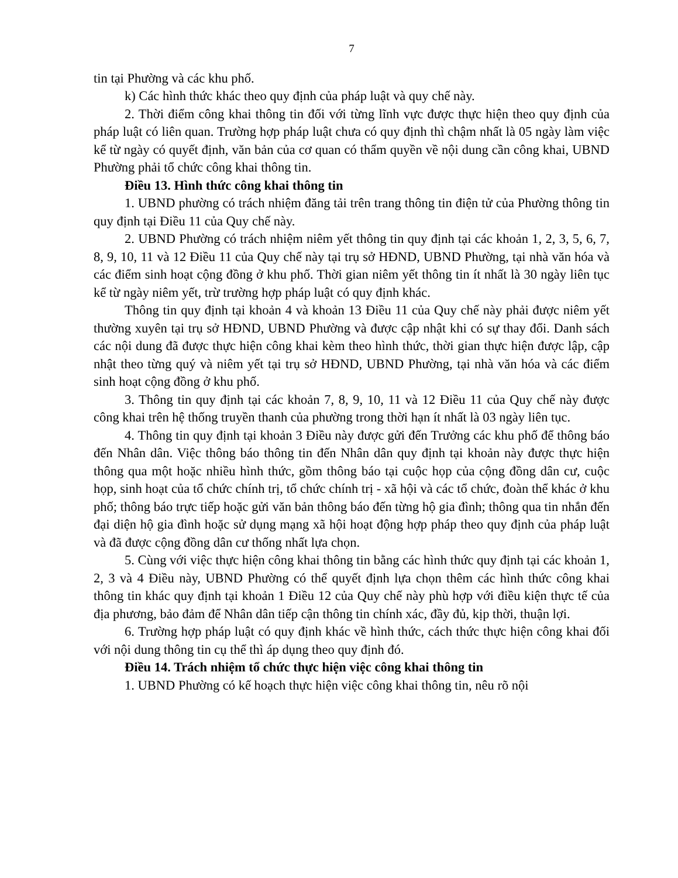7
tin tại Phường và các khu phố.
k) Các hình thức khác theo quy định của pháp luật và quy chế này.
2. Thời điểm công khai thông tin đối với từng lĩnh vực được thực hiện theo quy định của pháp luật có liên quan. Trường hợp pháp luật chưa có quy định thì chậm nhất là 05 ngày làm việc kể từ ngày có quyết định, văn bản của cơ quan có thẩm quyền về nội dung cần công khai, UBND Phường phải tổ chức công khai thông tin.
Điều 13. Hình thức công khai thông tin
1. UBND phường có trách nhiệm đăng tải trên trang thông tin điện tử của Phường thông tin quy định tại Điều 11 của Quy chế này.
2. UBND Phường có trách nhiệm niêm yết thông tin quy định tại các khoản 1, 2, 3, 5, 6, 7, 8, 9, 10, 11 và 12 Điều 11 của Quy chế này tại trụ sở HĐND, UBND Phường, tại nhà văn hóa và các điểm sinh hoạt cộng đồng ở khu phố. Thời gian niêm yết thông tin ít nhất là 30 ngày liên tục kể từ ngày niêm yết, trừ trường hợp pháp luật có quy định khác.
Thông tin quy định tại khoản 4 và khoản 13 Điều 11 của Quy chế này phải được niêm yết thường xuyên tại trụ sở HĐND, UBND Phường và được cập nhật khi có sự thay đổi. Danh sách các nội dung đã được thực hiện công khai kèm theo hình thức, thời gian thực hiện được lập, cập nhật theo từng quý và niêm yết tại trụ sở HĐND, UBND Phường, tại nhà văn hóa và các điểm sinh hoạt cộng đồng ở khu phố.
3. Thông tin quy định tại các khoản 7, 8, 9, 10, 11 và 12 Điều 11 của Quy chế này được công khai trên hệ thống truyền thanh của phường trong thời hạn ít nhất là 03 ngày liên tục.
4. Thông tin quy định tại khoản 3 Điều này được gửi đến Trưởng các khu phố để thông báo đến Nhân dân. Việc thông báo thông tin đến Nhân dân quy định tại khoản này được thực hiện thông qua một hoặc nhiều hình thức, gồm thông báo tại cuộc họp của cộng đồng dân cư, cuộc họp, sinh hoạt của tổ chức chính trị, tổ chức chính trị - xã hội và các tổ chức, đoàn thể khác ở khu phố; thông báo trực tiếp hoặc gửi văn bản thông báo đến từng hộ gia đình; thông qua tin nhắn đến đại diện hộ gia đình hoặc sử dụng mạng xã hội hoạt động hợp pháp theo quy định của pháp luật và đã được cộng đồng dân cư thống nhất lựa chọn.
5. Cùng với việc thực hiện công khai thông tin bằng các hình thức quy định tại các khoản 1, 2, 3 và 4 Điều này, UBND Phường có thể quyết định lựa chọn thêm các hình thức công khai thông tin khác quy định tại khoản 1 Điều 12 của Quy chế này phù hợp với điều kiện thực tế của địa phương, bảo đảm để Nhân dân tiếp cận thông tin chính xác, đầy đủ, kịp thời, thuận lợi.
6. Trường hợp pháp luật có quy định khác về hình thức, cách thức thực hiện công khai đối với nội dung thông tin cụ thể thì áp dụng theo quy định đó.
Điều 14. Trách nhiệm tổ chức thực hiện việc công khai thông tin
1. UBND Phường có kế hoạch thực hiện việc công khai thông tin, nêu rõ nội